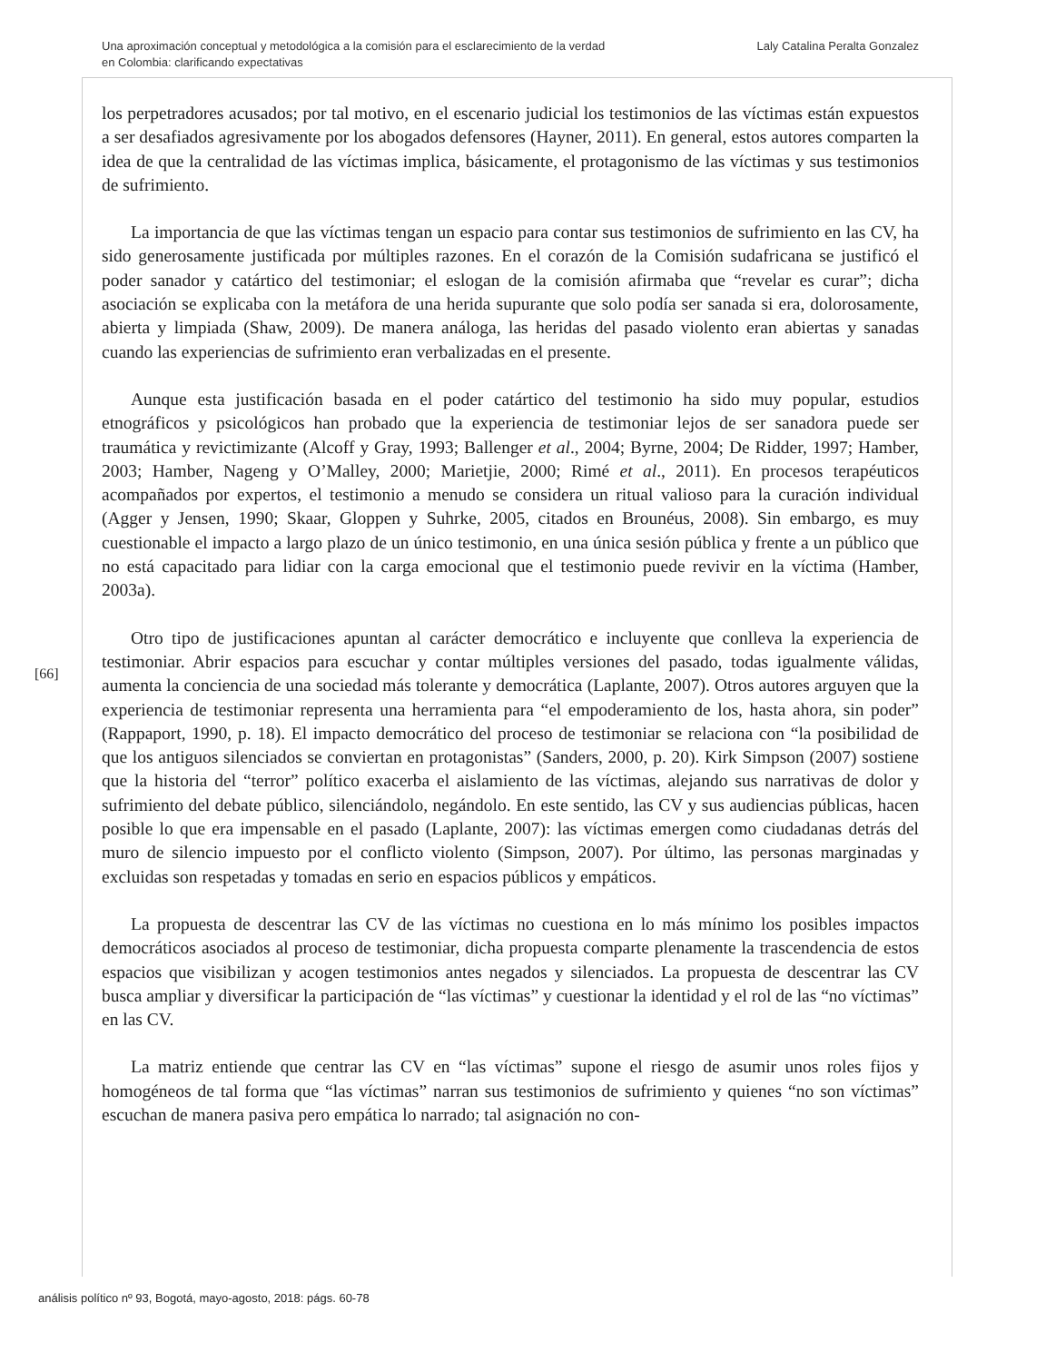Una aproximación conceptual y metodológica a la comisión para el esclarecimiento de la verdad
en Colombia: clarificando expectativas
Laly Catalina Peralta Gonzalez
los perpetradores acusados; por tal motivo, en el escenario judicial los testimonios de las víctimas están expuestos a ser desafiados agresivamente por los abogados defensores (Hayner, 2011). En general, estos autores comparten la idea de que la centralidad de las víctimas implica, básicamente, el protagonismo de las víctimas y sus testimonios de sufrimiento.
La importancia de que las víctimas tengan un espacio para contar sus testimonios de sufrimiento en las CV, ha sido generosamente justificada por múltiples razones. En el corazón de la Comisión sudafricana se justificó el poder sanador y catártico del testimoniar; el eslogan de la comisión afirmaba que “revelar es curar”; dicha asociación se explicaba con la metáfora de una herida supurante que solo podía ser sanada si era, dolorosamente, abierta y limpiada (Shaw, 2009). De manera análoga, las heridas del pasado violento eran abiertas y sanadas cuando las experiencias de sufrimiento eran verbalizadas en el presente.
Aunque esta justificación basada en el poder catártico del testimonio ha sido muy popular, estudios etnográficos y psicológicos han probado que la experiencia de testimoniar lejos de ser sanadora puede ser traumática y revictimizante (Alcoff y Gray, 1993; Ballenger et al., 2004; Byrne, 2004; De Ridder, 1997; Hamber, 2003; Hamber, Nageng y O’Malley, 2000; Marietjie, 2000; Rimé et al., 2011). En procesos terapéuticos acompañados por expertos, el testimonio a menudo se considera un ritual valioso para la curación individual (Agger y Jensen, 1990; Skaar, Gloppen y Suhrke, 2005, citados en Brounéus, 2008). Sin embargo, es muy cuestionable el impacto a largo plazo de un único testimonio, en una única sesión pública y frente a un público que no está capacitado para lidiar con la carga emocional que el testimonio puede revivir en la víctima (Hamber, 2003a).
Otro tipo de justificaciones apuntan al carácter democrático e incluyente que conlleva la experiencia de testimoniar. Abrir espacios para escuchar y contar múltiples versiones del pasado, todas igualmente válidas, aumenta la conciencia de una sociedad más tolerante y democrática (Laplante, 2007). Otros autores arguyen que la experiencia de testimoniar representa una herramienta para “el empoderamiento de los, hasta ahora, sin poder” (Rappaport, 1990, p. 18). El impacto democrático del proceso de testimoniar se relaciona con “la posibilidad de que los antiguos silenciados se conviertan en protagonistas” (Sanders, 2000, p. 20). Kirk Simpson (2007) sostiene que la historia del “terror” político exacerba el aislamiento de las víctimas, alejando sus narrativas de dolor y sufrimiento del debate público, silenciándolo, negándolo. En este sentido, las CV y sus audiencias públicas, hacen posible lo que era impensable en el pasado (Laplante, 2007): las víctimas emergen como ciudadanas detrás del muro de silencio impuesto por el conflicto violento (Simpson, 2007). Por último, las personas marginadas y excluidas son respetadas y tomadas en serio en espacios públicos y empáticos.
La propuesta de descentrar las CV de las víctimas no cuestiona en lo más mínimo los posibles impactos democráticos asociados al proceso de testimoniar, dicha propuesta comparte plenamente la trascendencia de estos espacios que visibilizan y acogen testimonios antes negados y silenciados. La propuesta de descentrar las CV busca ampliar y diversificar la participación de “las víctimas” y cuestionar la identidad y el rol de las “no víctimas” en las CV.
La matriz entiende que centrar las CV en “las víctimas” supone el riesgo de asumir unos roles fijos y homogéneos de tal forma que “las víctimas” narran sus testimonios de sufrimiento y quienes “no son víctimas” escuchan de manera pasiva pero empática lo narrado; tal asignación no con-
[66]
análisis político nº 93, Bogotá, mayo-agosto, 2018: págs. 60-78